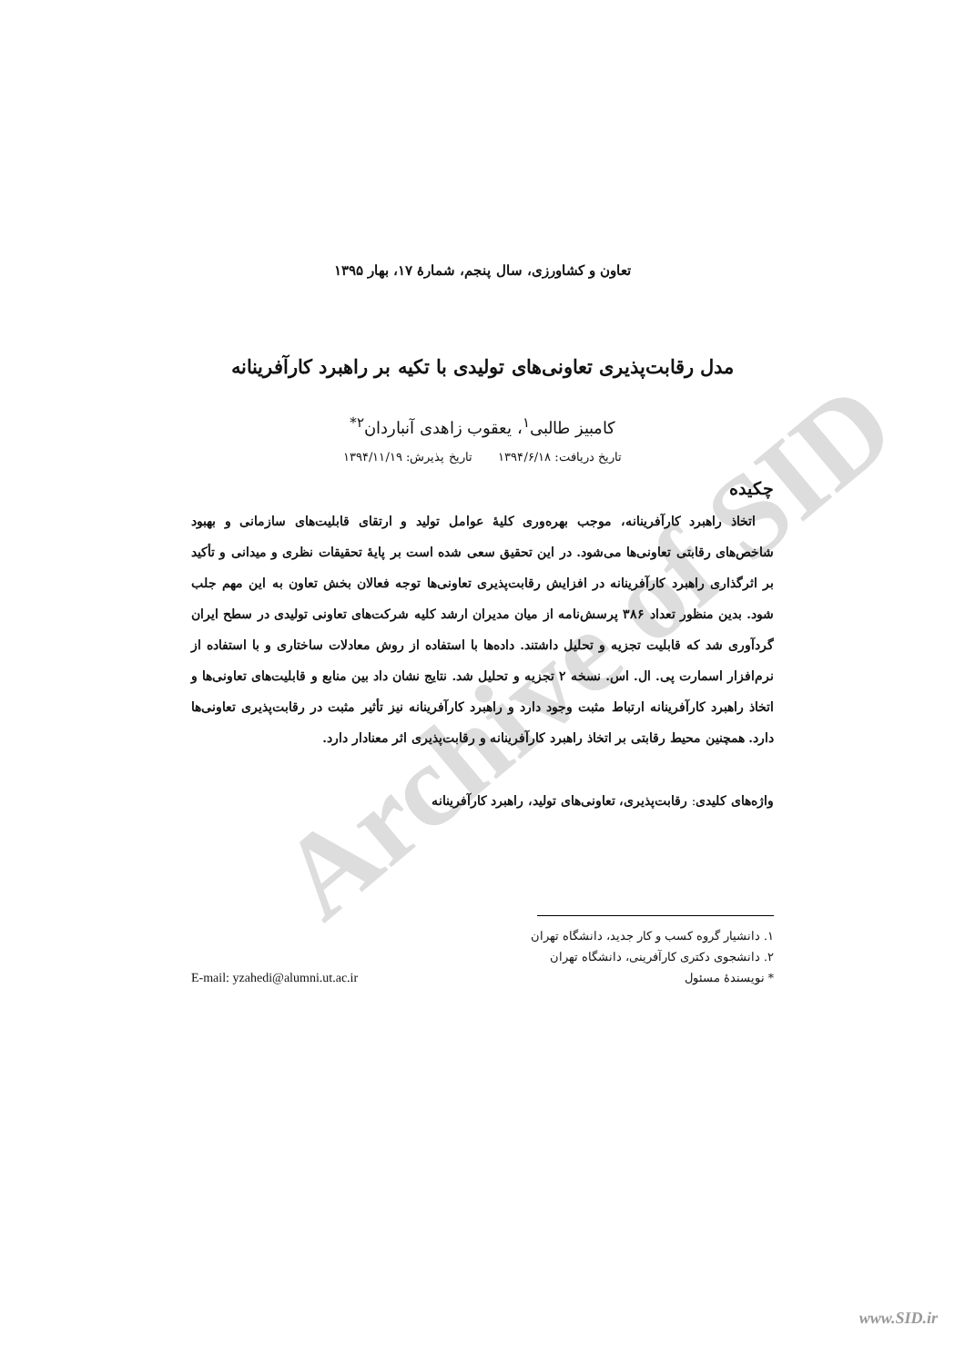Archive of SID
تعاون و کشاورزی، سال پنجم، شمارهٔ ۱۷، بهار ۱۳۹۵
مدل رقابت‌پذیری تعاونی‌های تولیدی با تکیه بر راهبرد کارآفرینانه
کامبیز طالبی<sup>۱</sup>، یعقوب زاهدی آنباردان<sup>۲*</sup>
تاریخ دریافت: ۱۳۹۴/۶/۱۸ تاریخ پذیرش: ۱۳۹۴/۱۱/۱۹
چکیده
اتخاذ راهبرد کارآفرینانه، موجب بهره‌وری کلیهٔ عوامل تولید و ارتقای قابلیت‌های سازمانی و بهبود شاخص‌های رقابتی تعاونی‌ها می‌شود. در این تحقیق سعی شده است بر پایهٔ تحقیقات نظری و میدانی و تأکید بر اثرگذاری راهبرد کارآفرینانه در افزایش رقابت‌پذیری تعاونی‌ها توجه فعالان بخش تعاون به این مهم جلب شود. بدین منظور تعداد ۳۸۶ پرسش‌نامه از میان مدیران ارشد کلیه شرکت‌های تعاونی تولیدی در سطح ایران گردآوری شد که قابلیت تجزیه و تحلیل داشتند. داده‌ها با استفاده از روش معادلات ساختاری و با استفاده از نرم‌افزار اسمارت پی. ال. اس. نسخه ۲ تجزیه و تحلیل شد. نتایج نشان داد بین منابع و قابلیت‌های تعاونی‌ها و اتخاذ راهبرد کارآفرینانه ارتباط مثبت وجود دارد و راهبرد کارآفرینانه نیز تأثیر مثبت در رقابت‌پذیری تعاونی‌ها دارد. همچنین محیط رقابتی بر اتخاذ راهبرد کارآفرینانه و رقابت‌پذیری اثر معنادار دارد.
واژه‌های کلیدی: رقابت‌پذیری، تعاونی‌های تولید، راهبرد کارآفرینانه
۱. دانشیار گروه کسب و کار جدید، دانشگاه تهران
۲. دانشجوی دکتری کارآفرینی، دانشگاه تهران
* نویسندهٔ مسئول E-mail: yzahedi@alumni.ut.ac.ir
www.SID.ir